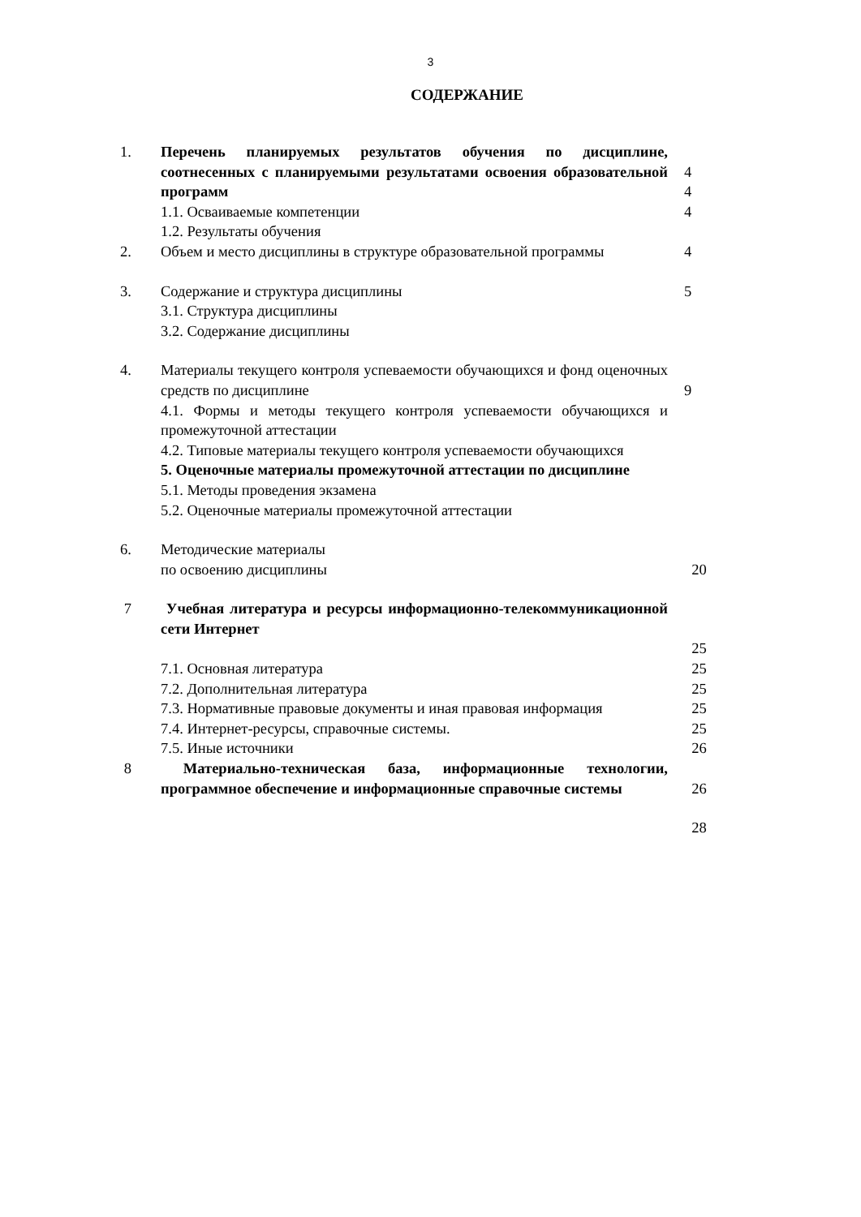3
СОДЕРЖАНИЕ
| 1. | Перечень планируемых результатов обучения по дисциплине, соотнесенных с планируемыми результатами освоения образовательной программ | 4 4 |
| | 1.1. Осваиваемые компетенции | 4 |
| | 1.2. Результаты обучения | |
| 2. | Объем и место дисциплины в структуре образовательной программы | 4 |
| 3. | Содержание и структура дисциплины 3.1. Структура дисциплины 3.2. Содержание дисциплины | 5 |
| 4. | Материалы текущего контроля успеваемости обучающихся и фонд оценочных средств по дисциплине | 9 |
| | 4.1. Формы и методы текущего контроля успеваемости обучающихся и промежуточной аттестации 4.2. Типовые материалы текущего контроля успеваемости обучающихся 5. Оценочные материалы промежуточной аттестации по дисциплине 5.1. Методы проведения экзамена 5.2. Оценочные материалы промежуточной аттестации | |
| 6. | Методические материалы по освоению дисциплины | 20 |
| 7 | Учебная литература и ресурсы информационно-телекоммуникационной сети Интернет | |
| | | 25 |
| | 7.1. Основная литература 7.2. Дополнительная литература 7.3. Нормативные правовые документы и иная правовая информация 7.4. Интернет-ресурсы, справочные системы. 7.5. Иные источники | 25 25 25 25 26 |
| 8 | Материально-техническая база, информационные технологии, программное обеспечение и информационные справочные системы | 26 |
| | | 28 |